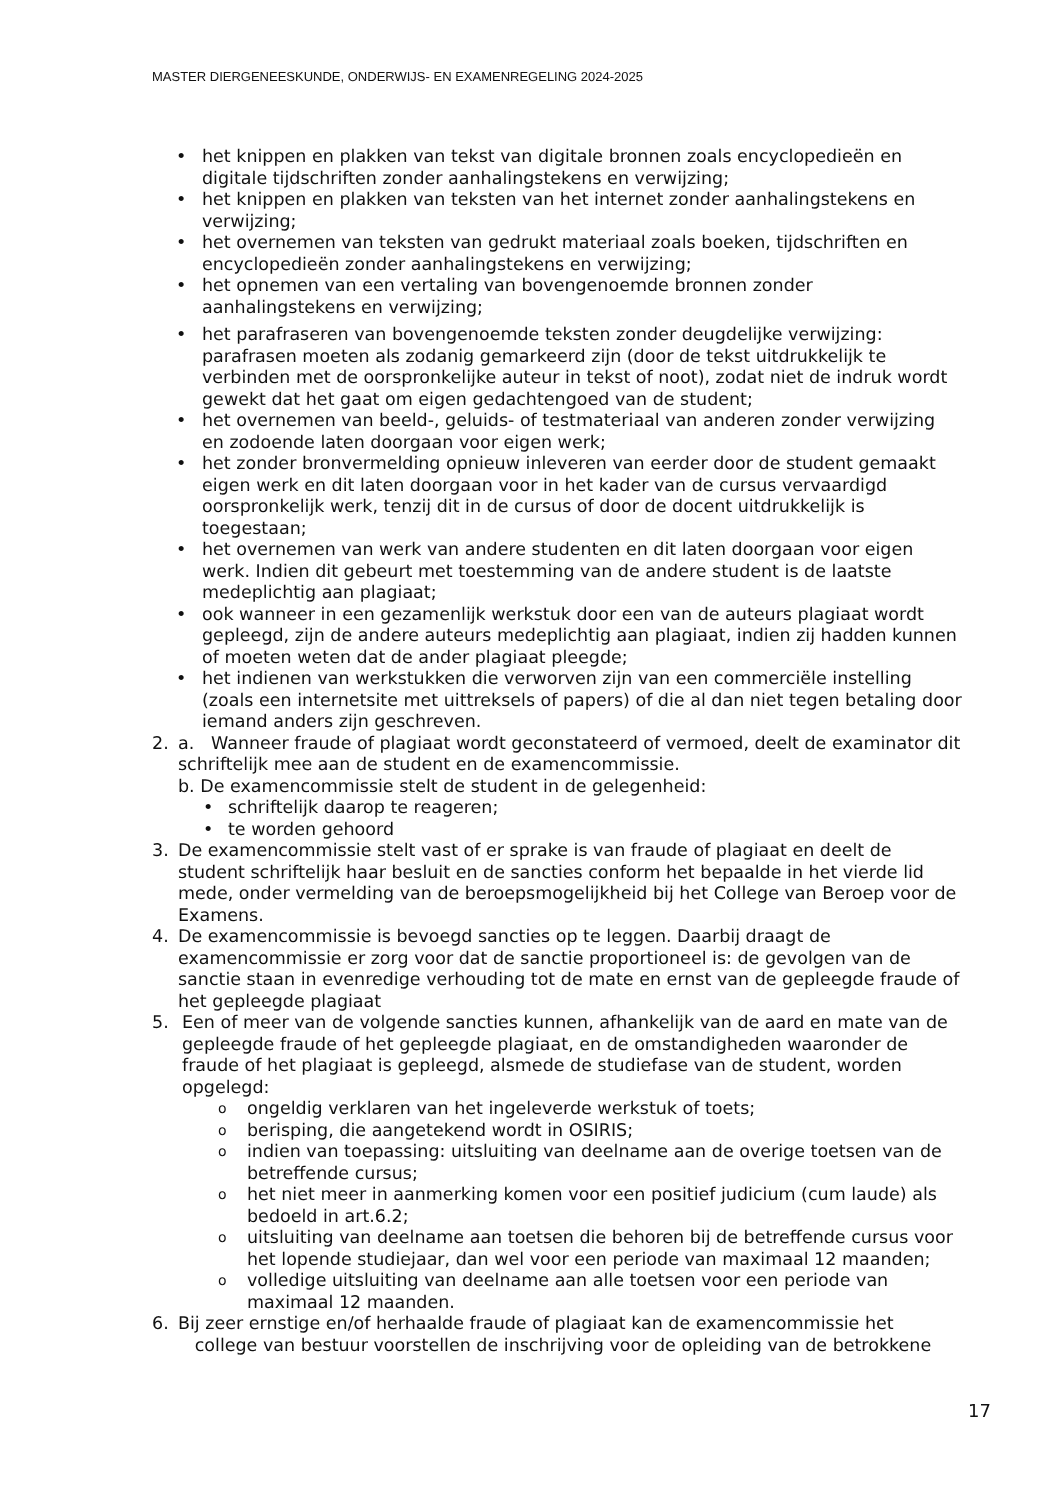MASTER DIERGENEESKUNDE, ONDERWIJS- EN EXAMENREGELING 2024-2025
• het knippen en plakken van tekst van digitale bronnen zoals encyclopedieën en digitale tijdschriften zonder aanhalingstekens en verwijzing;
• het knippen en plakken van teksten van het internet zonder aanhalingstekens en verwijzing;
• het overnemen van teksten van gedrukt materiaal zoals boeken, tijdschriften en encyclopedieën zonder aanhalingstekens en verwijzing;
• het opnemen van een vertaling van bovengenoemde bronnen zonder aanhalingstekens en verwijzing;
• het parafraseren van bovengenoemde teksten zonder deugdelijke verwijzing: parafrasen moeten als zodanig gemarkeerd zijn (door de tekst uitdrukkelijk te verbinden met de oorspronkelijke auteur in tekst of noot), zodat niet de indruk wordt gewekt dat het gaat om eigen gedachtengoed van de student;
• het overnemen van beeld-, geluids- of testmateriaal van anderen zonder verwijzing en zodoende laten doorgaan voor eigen werk;
• het zonder bronvermelding opnieuw inleveren van eerder door de student gemaakt eigen werk en dit laten doorgaan voor in het kader van de cursus vervaardigd oorspronkelijk werk, tenzij dit in de cursus of door de docent uitdrukkelijk is toegestaan;
• het overnemen van werk van andere studenten en dit laten doorgaan voor eigen werk. Indien dit gebeurt met toestemming van de andere student is de laatste medeplichtig aan plagiaat;
• ook wanneer in een gezamenlijk werkstuk door een van de auteurs plagiaat wordt gepleegd, zijn de andere auteurs medeplichtig aan plagiaat, indien zij hadden kunnen of moeten weten dat de ander plagiaat pleegde;
• het indienen van werkstukken die verworven zijn van een commerciële instelling (zoals een internetsite met uittreksels of papers) of die al dan niet tegen betaling door iemand anders zijn geschreven.
2. a. Wanneer fraude of plagiaat wordt geconstateerd of vermoed, deelt de examinator dit schriftelijk mee aan de student en de examencommissie.
b. De examencommissie stelt de student in de gelegenheid:
• schriftelijk daarop te reageren;
• te worden gehoord
3. De examencommissie stelt vast of er sprake is van fraude of plagiaat en deelt de student schriftelijk haar besluit en de sancties conform het bepaalde in het vierde lid mede, onder vermelding van de beroepsmogelijkheid bij het College van Beroep voor de Examens.
4. De examencommissie is bevoegd sancties op te leggen. Daarbij draagt de examencommissie er zorg voor dat de sanctie proportioneel is: de gevolgen van de sanctie staan in evenredige verhouding tot de mate en ernst van de gepleegde fraude of het gepleegde plagiaat
5. Een of meer van de volgende sancties kunnen, afhankelijk van de aard en mate van de gepleegde fraude of het gepleegde plagiaat, en de omstandigheden waaronder de fraude of het plagiaat is gepleegd, alsmede de studiefase van de student, worden opgelegd:
o ongeldig verklaren van het ingeleverde werkstuk of toets;
o berisping, die aangetekend wordt in OSIRIS;
o indien van toepassing: uitsluiting van deelname aan de overige toetsen van de betreffende cursus;
o het niet meer in aanmerking komen voor een positief judicium (cum laude) als bedoeld in art.6.2;
o uitsluiting van deelname aan toetsen die behoren bij de betreffende cursus voor het lopende studiejaar, dan wel voor een periode van maximaal 12 maanden;
o volledige uitsluiting van deelname aan alle toetsen voor een periode van maximaal 12 maanden.
6. Bij zeer ernstige en/of herhaalde fraude of plagiaat kan de examencommissie het
college van bestuur voorstellen de inschrijving voor de opleiding van de betrokkene
17